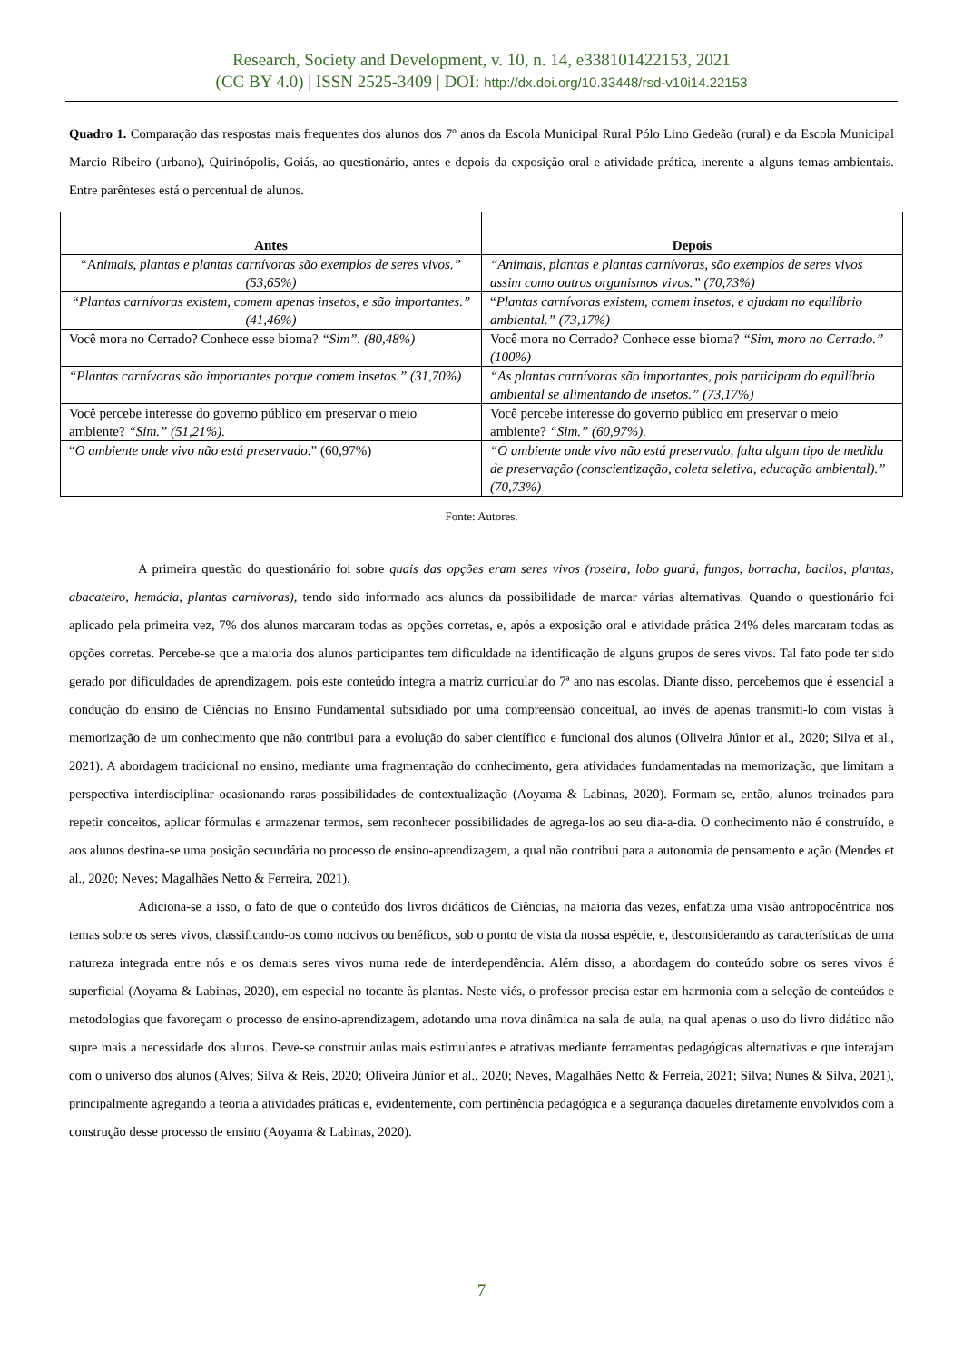Research, Society and Development, v. 10, n. 14, e338101422153, 2021
(CC BY 4.0) | ISSN 2525-3409 | DOI: http://dx.doi.org/10.33448/rsd-v10i14.22153
Quadro 1. Comparação das respostas mais frequentes dos alunos dos 7º anos da Escola Municipal Rural Pólo Lino Gedeão (rural) e da Escola Municipal Marcio Ribeiro (urbano), Quirinópolis, Goiás, ao questionário, antes e depois da exposição oral e atividade prática, inerente a alguns temas ambientais. Entre parênteses está o percentual de alunos.
| Antes | Depois |
| --- | --- |
| “A nimais, plantas e plantas carnívoras são exemplos de seres vivos.” (53,65%) | “Animais, plantas e plantas carnívoras, são exemplos de seres vivos assim como outros organismos vivos.” (70,73%) |
| “Plantas carnívoras existem, comem apenas insetos, e são importantes.” (41,46%) | “ Plantas carnívoras existem, comem insetos, e ajudam no equilíbrio ambiental.” (73,17%) |
| Você mora no Cerrado? Conhece esse bioma? “Sim”. (80,48%) | Você mora no Cerrado? Conhece esse bioma? “Sim, moro no Cerrado.” (100%) |
| “Plantas carnívoras são importantes porque comem insetos.” (31,70%) | “As plantas carnívoras são importantes, pois participam do equilíbrio ambiental se alimentando de insetos.” (73,17%) |
| Você percebe interesse do governo público em preservar o meio ambiente? “Sim.” (51,21%). | Você percebe interesse do governo público em preservar o meio ambiente? “Sim.” (60,97%). |
| “ O ambiente onde vivo não está preservado .” (60,97%) | “O ambiente onde vivo não está preservado, falta algum tipo de medida de preservação (conscientização, coleta seletiva, educação ambiental).” (70,73%) |
Fonte: Autores.
A primeira questão do questionário foi sobre quais das opções eram seres vivos (roseira, lobo guará, fungos, borracha, bacilos, plantas, abacateiro, hemácia, plantas carnívoras), tendo sido informado aos alunos da possibilidade de marcar várias alternativas. Quando o questionário foi aplicado pela primeira vez, 7% dos alunos marcaram todas as opções corretas, e, após a exposição oral e atividade prática 24% deles marcaram todas as opções corretas. Percebe-se que a maioria dos alunos participantes tem dificuldade na identificação de alguns grupos de seres vivos. Tal fato pode ter sido gerado por dificuldades de aprendizagem, pois este conteúdo integra a matriz curricular do 7ª ano nas escolas. Diante disso, percebemos que é essencial a condução do ensino de Ciências no Ensino Fundamental subsidiado por uma compreensão conceitual, ao invés de apenas transmiti-lo com vistas à memorização de um conhecimento que não contribui para a evolução do saber científico e funcional dos alunos (Oliveira Júnior et al., 2020; Silva et al., 2021). A abordagem tradicional no ensino, mediante uma fragmentação do conhecimento, gera atividades fundamentadas na memorização, que limitam a perspectiva interdisciplinar ocasionando raras possibilidades de contextualização (Aoyama & Labinas, 2020). Formam-se, então, alunos treinados para repetir conceitos, aplicar fórmulas e armazenar termos, sem reconhecer possibilidades de agrega-los ao seu dia-a-dia. O conhecimento não é construído, e aos alunos destina-se uma posição secundária no processo de ensino-aprendizagem, a qual não contribui para a autonomia de pensamento e ação (Mendes et al., 2020; Neves; Magalhães Netto & Ferreira, 2021).
Adiciona-se a isso, o fato de que o conteúdo dos livros didáticos de Ciências, na maioria das vezes, enfatiza uma visão antropocêntrica nos temas sobre os seres vivos, classificando-os como nocivos ou benéficos, sob o ponto de vista da nossa espécie, e, desconsiderando as características de uma natureza integrada entre nós e os demais seres vivos numa rede de interdependência. Além disso, a abordagem do conteúdo sobre os seres vivos é superficial (Aoyama & Labinas, 2020), em especial no tocante às plantas. Neste viés, o professor precisa estar em harmonia com a seleção de conteúdos e metodologias que favoreçam o processo de ensino-aprendizagem, adotando uma nova dinâmica na sala de aula, na qual apenas o uso do livro didático não supre mais a necessidade dos alunos. Deve-se construir aulas mais estimulantes e atrativas mediante ferramentas pedagógicas alternativas e que interajam com o universo dos alunos (Alves; Silva & Reis, 2020; Oliveira Júnior et al., 2020; Neves, Magalhães Netto & Ferreia, 2021; Silva; Nunes & Silva, 2021), principalmente agregando a teoria a atividades práticas e, evidentemente, com pertinência pedagógica e a segurança daqueles diretamente envolvidos com a construção desse processo de ensino (Aoyama & Labinas, 2020).
7